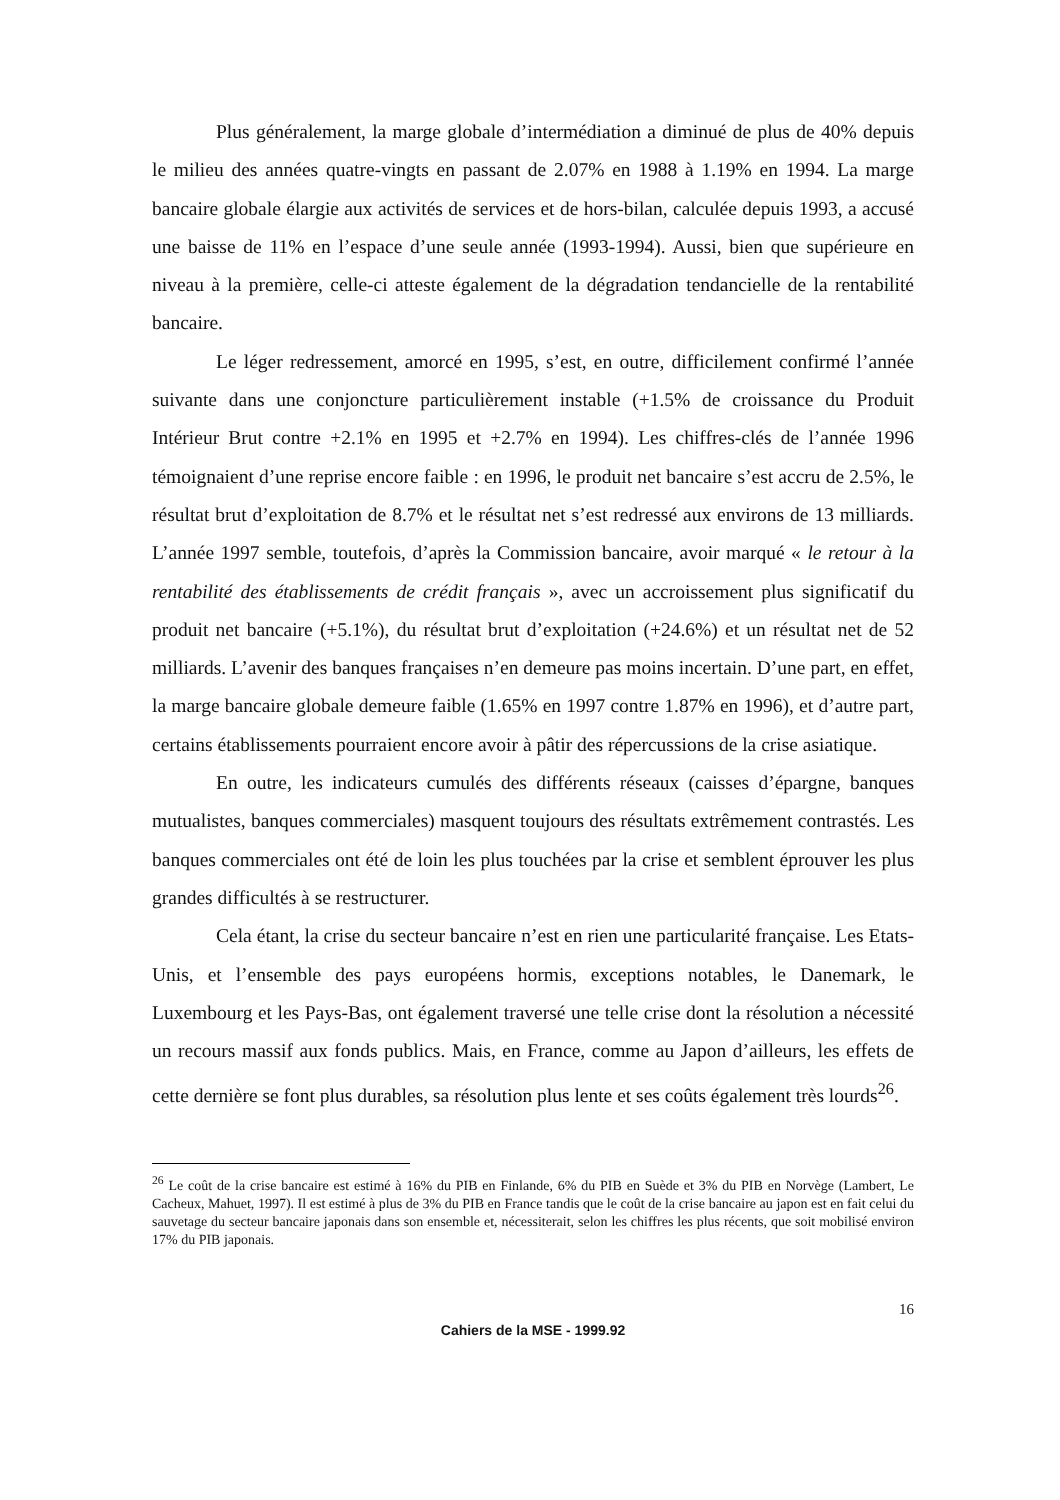Plus généralement, la marge globale d’intermédiation a diminué de plus de 40% depuis le milieu des années quatre-vingts en passant de 2.07% en 1988 à 1.19% en 1994. La marge bancaire globale élargie aux activités de services et de hors-bilan, calculée depuis 1993, a accusé une baisse de 11% en l’espace d’une seule année (1993-1994). Aussi, bien que supérieure en niveau à la première, celle-ci atteste également de la dégradation tendancielle de la rentabilité bancaire.
Le léger redressement, amorcé en 1995, s’est, en outre, difficilement confirmé l’année suivante dans une conjoncture particulièrement instable (+1.5% de croissance du Produit Intérieur Brut contre +2.1% en 1995 et +2.7% en 1994). Les chiffres-clés de l’année 1996 témoignaient d’une reprise encore faible : en 1996, le produit net bancaire s’est accru de 2.5%, le résultat brut d’exploitation de 8.7% et le résultat net s’est redressé aux environs de 13 milliards. L’année 1997 semble, toutefois, d’après la Commission bancaire, avoir marqué « le retour à la rentabilité des établissements de crédit français », avec un accroissement plus significatif du produit net bancaire (+5.1%), du résultat brut d’exploitation (+24.6%) et un résultat net de 52 milliards. L’avenir des banques françaises n’en demeure pas moins incertain. D’une part, en effet, la marge bancaire globale demeure faible (1.65% en 1997 contre 1.87% en 1996), et d’autre part, certains établissements pourraient encore avoir à pâtir des répercussions de la crise asiatique.
En outre, les indicateurs cumulés des différents réseaux (caisses d’épargne, banques mutualistes, banques commerciales) masquent toujours des résultats extrêmement contrastés. Les banques commerciales ont été de loin les plus touchées par la crise et semblent éprouver les plus grandes difficultés à se restructurer.
Cela étant, la crise du secteur bancaire n’est en rien une particularité française. Les Etats-Unis, et l’ensemble des pays européens hormis, exceptions notables, le Danemark, le Luxembourg et les Pays-Bas, ont également traversé une telle crise dont la résolution a nécessité un recours massif aux fonds publics. Mais, en France, comme au Japon d’ailleurs, les effets de cette dernière se font plus durables, sa résolution plus lente et ses coûts également très lourds<sup>26</sup>.
<sup>26</sup> Le coût de la crise bancaire est estimé à 16% du PIB en Finlande, 6% du PIB en Suède et 3% du PIB en Norvège (Lambert, Le Cacheux, Mahuet, 1997). Il est estimé à plus de 3% du PIB en France tandis que le coût de la crise bancaire au japon est en fait celui du sauvetage du secteur bancaire japonais dans son ensemble et, nécessiterait, selon les chiffres les plus récents, que soit mobilisé environ 17% du PIB japonais.
16
Cahiers de la MSE - 1999.92